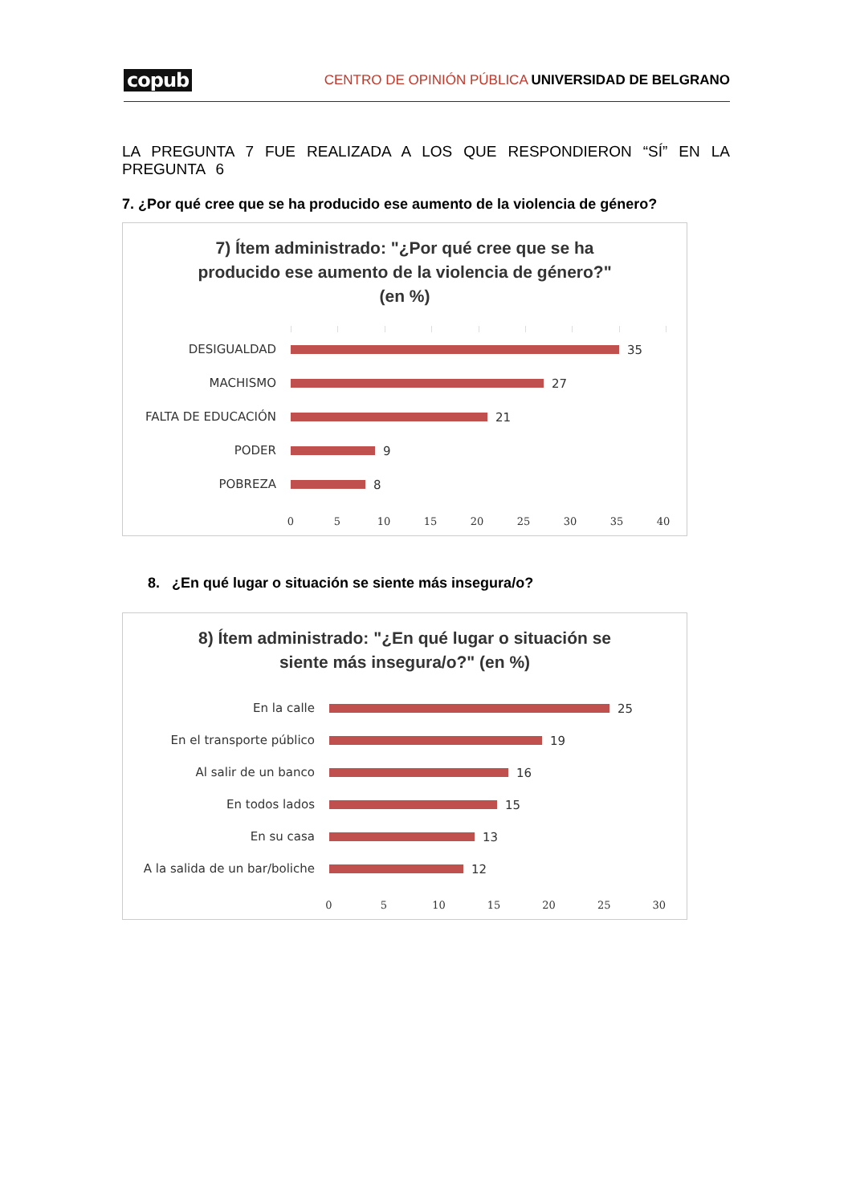copub
CENTRO DE OPINIÓN PÚBLICA UNIVERSIDAD DE BELGRANO
LA PREGUNTA 7 FUE REALIZADA A LOS QUE RESPONDIERON “SÍ” EN LA PREGUNTA 6
7. ¿Por qué cree que se ha producido ese aumento de la violencia de género?
7) Ítem administrado: "¿Por qué cree que se ha
producido ese aumento de la violencia de género?"
(en %)
DESIGUALDAD 35
MACHISMO 27
FALTA DE EDUCACIÓN 21
PODER 9
POBREZA 8
0 5 10 15 20 25 30 35 40
8. ¿En qué lugar o situación se siente más insegura/o?
8) Ítem administrado: "¿En qué lugar o situación se
siente más insegura/o?" (en %)
En la calle 25
En el transporte público 19
Al salir de un banco 16
En todos lados 15
En su casa 13
A la salida de un bar/boliche
12
0 5 10 15 20 25 30